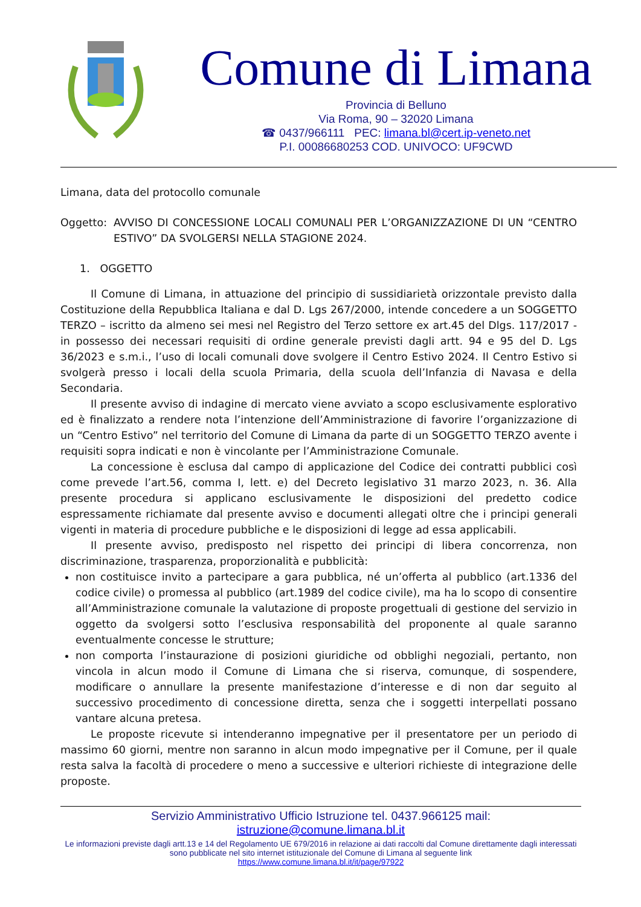Comune di Limana
Provincia di Belluno
Via Roma, 90 – 32020 Limana
☎ 0437/966111 PEC: limana.bl@cert.ip-veneto.net
P.I. 00086680253 COD. UNIVOCO: UF9CWD
Limana, data del protocollo comunale
Oggetto: AVVISO DI CONCESSIONE LOCALI COMUNALI PER L’ORGANIZZAZIONE DI UN “CENTRO ESTIVO” DA SVOLGERSI NELLA STAGIONE 2024.
1. OGGETTO
Il Comune di Limana, in attuazione del principio di sussidiarietà orizzontale previsto dalla Costituzione della Repubblica Italiana e dal D. Lgs 267/2000, intende concedere a un SOGGETTO TERZO – iscritto da almeno sei mesi nel Registro del Terzo settore ex art.45 del Dlgs. 117/2017 - in possesso dei necessari requisiti di ordine generale previsti dagli artt. 94 e 95 del D. Lgs 36/2023 e s.m.i., l’uso di locali comunali dove svolgere il Centro Estivo 2024. Il Centro Estivo si svolgerà presso i locali della scuola Primaria, della scuola dell’Infanzia di Navasa e della Secondaria.
Il presente avviso di indagine di mercato viene avviato a scopo esclusivamente esplorativo ed è finalizzato a rendere nota l’intenzione dell’Amministrazione di favorire l’organizzazione di un “Centro Estivo” nel territorio del Comune di Limana da parte di un SOGGETTO TERZO avente i requisiti sopra indicati e non è vincolante per l’Amministrazione Comunale.
La concessione è esclusa dal campo di applicazione del Codice dei contratti pubblici così come prevede l’art.56, comma I, lett. e) del Decreto legislativo 31 marzo 2023, n. 36. Alla presente procedura si applicano esclusivamente le disposizioni del predetto codice espressamente richiamate dal presente avviso e documenti allegati oltre che i principi generali vigenti in materia di procedure pubbliche e le disposizioni di legge ad essa applicabili.
Il presente avviso, predisposto nel rispetto dei principi di libera concorrenza, non discriminazione, trasparenza, proporzionalità e pubblicità:
non costituisce invito a partecipare a gara pubblica, né un’offerta al pubblico (art.1336 del codice civile) o promessa al pubblico (art.1989 del codice civile), ma ha lo scopo di consentire all’Amministrazione comunale la valutazione di proposte progettuali di gestione del servizio in oggetto da svolgersi sotto l’esclusiva responsabilità del proponente al quale saranno eventualmente concesse le strutture;
non comporta l’instaurazione di posizioni giuridiche od obblighi negoziali, pertanto, non vincola in alcun modo il Comune di Limana che si riserva, comunque, di sospendere, modificare o annullare la presente manifestazione d’interesse e di non dar seguito al successivo procedimento di concessione diretta, senza che i soggetti interpellati possano vantare alcuna pretesa.
Le proposte ricevute si intenderanno impegnative per il presentatore per un periodo di massimo 60 giorni, mentre non saranno in alcun modo impegnative per il Comune, per il quale resta salva la facoltà di procedere o meno a successive e ulteriori richieste di integrazione delle proposte.
Servizio Amministrativo Ufficio Istruzione tel. 0437.966125 mail:
istruzione@comune.limana.bl.it
Le informazioni previste dagli artt.13 e 14 del Regolamento UE 679/2016 in relazione ai dati raccolti dal Comune direttamente dagli interessati sono pubblicate nel sito internet istituzionale del Comune di Limana al seguente link
https://www.comune.limana.bl.it/it/page/97922